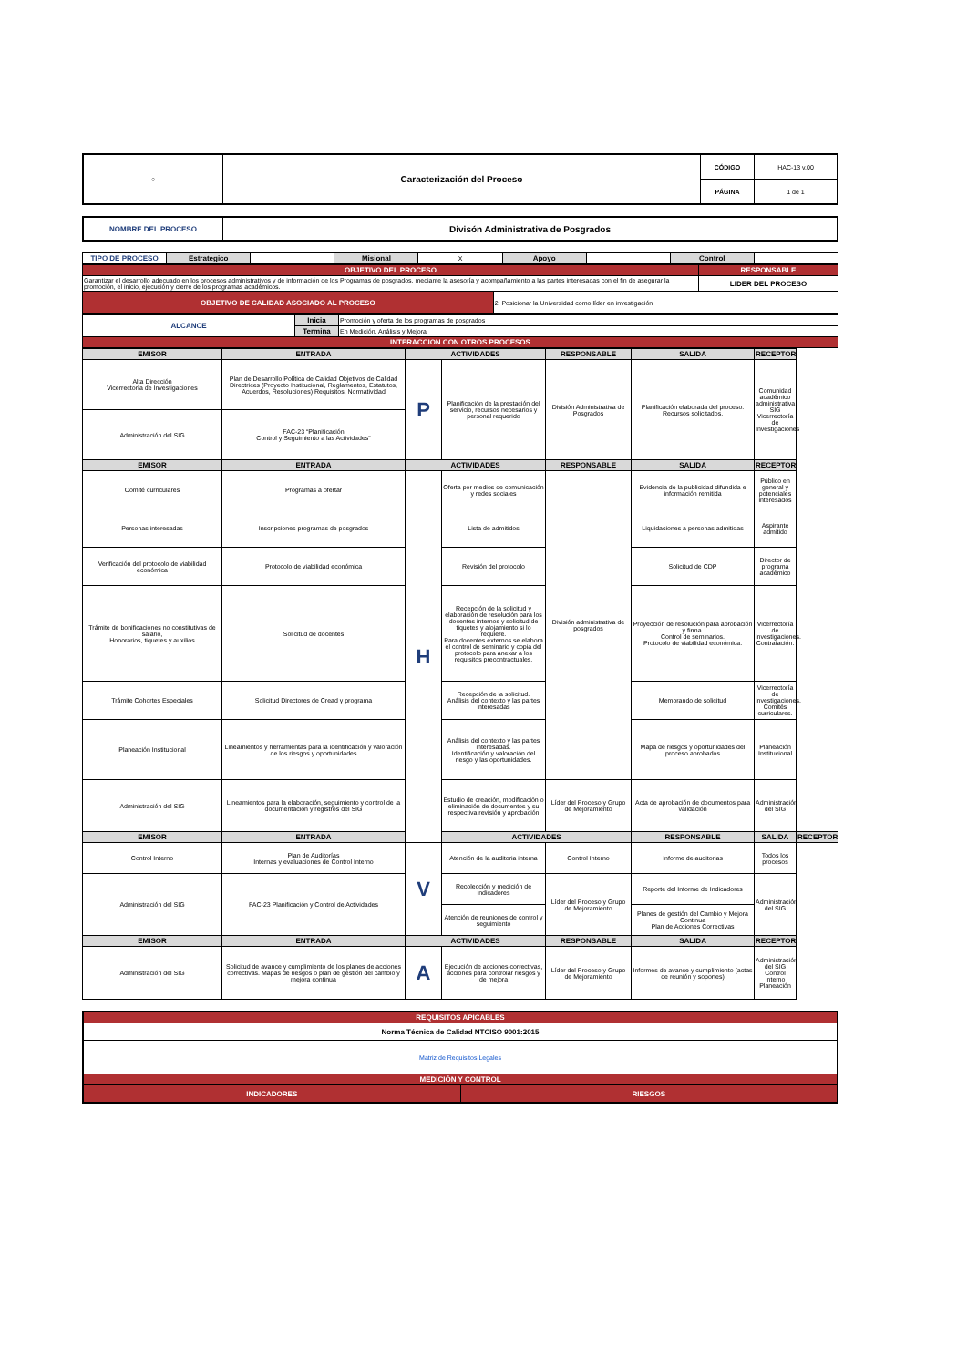| ○ | Caracterización del Proceso | CÓDIGO | HAC-13 v.00 |
| | | PÁGINA | 1 de 1 |
| NOMBRE DEL PROCESO | Divisón Administrativa de Posgrados |
| TIPO DE PROCESO | Estrategico | | Misional | X | Apoyo | | Control | |
| OBJETIVO DEL PROCESO | | RESPONSABLE |
| Garantizar el desarrollo adecuado en los procesos administrativos y de información de los Programas de posgrados, mediante la asesoría y acompañamiento a las partes interesadas con el fin de asegurar la promoción, el inicio, ejecución y cierre de los programas académicos. | | LIDER DEL PROCESO |
| OBJETIVO DE CALIDAD ASOCIADO AL PROCESO | 2. Posicionar la Universidad como líder en investigación | |
| ALCANCE | Inicia | Promoción y oferta de los programas de posgrados |
| | Termina | En Medición, Análisis y Mejora |
| INTERACCION CON OTROS PROCESOS | | |
| EMISOR | ENTRADA | ACTIVIDADES | | RESPONSABLE | SALIDA | RECEPTOR | |
| --- | --- | --- | --- | --- | --- | --- | --- |
| Alta Dirección Vicerrectoría de Investigaciones | Plan de Desarrollo Política de Calidad Objetivos de Calidad Directrices (Proyecto Institucional, Reglamentos, Estatutos, Acuerdos, Resoluciones) Requisitos, Normatividad | P | Planificación de la prestación del servicio, recursos necesarios y personal requerido | División Administrativa de Posgrados | Planificación elaborada del proceso. Recursos solicitados. | Comunidad académico administrativa SIG Vicerrectoría de Investigaciones | |
| Administración del SIG | FAC-23 “Planificación Control y Seguimiento a las Actividades” | | | | | | |
| EMISOR | ENTRADA | ACTIVIDADES | | RESPONSABLE | SALIDA | RECEPTOR | |
| Comité curriculares | Programas a ofertar | H | Oferta por medios de comunicación y redes sociales | División administrativa de posgrados | Evidencia de la publicidad difundida e información remitida | Público en general y potenciales interesados | |
| Personas interesadas | Inscripciones programas de posgrados | | Lista de admitidos | | Liquidaciones a personas admitidas | Aspirante admitido | |
| Verificación del protocolo de viabilidad económica | Protocolo de viabilidad económica | | Revisión del protocolo | | Solicitud de CDP | Director de programa académico | |
| Trámite de bonificaciones no constitutivas de salario, Honorarios, tiquetes y auxilios | Solicitud de docentes | | Recepción de la solicitud y elaboración de resolución para los docentes internos y solicitud de tiquetes y alojamiento si lo requiere. Para docentes externos se elabora el control de seminario y copia del protocolo para anexar a los requisitos precontractuales. | | Proyección de resolución para aprobación y firma. Control de seminarios. Protocolo de viabilidad económica. | Vicerrectoría de investigaciones. Contratación. | |
| Trámite Cohortes Especiales | Solicitud Directores de Cread y programa | | Recepción de la solicitud. Análisis del contexto y las partes interesadas | | Memorando de solicitud | Vicerrectoría de investigaciones. Comités curriculares. | |
| Planeación Institucional | Lineamientos y herramientas para la identificación y valoración de los riesgos y oportunidades | | Análisis del contexto y las partes interesadas. Identificación y valoración del riesgo y las oportunidades. | | Mapa de riesgos y oportunidades del proceso aprobados | Planeación Institucional | |
| Administración del SIG | Lineamientos para la elaboración, seguimiento y control de la documentación y registros del SIG | | Estudio de creación, modificación o eliminación de documentos y su respectiva revisión y aprobación | Líder del Proceso y Grupo de Mejoramiento | Acta de aprobación de documentos para validación | Administración del SIG | |
| EMISOR | ENTRADA | | ACTIVIDADES | | RESPONSABLE | SALIDA | RECEPTOR |
| Control Interno | Plan de Auditorías Internas y evaluaciones de Control Interno | V | Atención de la auditoria interna | Control Interno | Informe de auditorias | Todos los procesos | |
| Administración del SIG | FAC-23 Planificación y Control de Actividades | | Recolección y medición de indicadores | Líder del Proceso y Grupo de Mejoramiento | Reporte del Informe de Indicadores | Administración del SIG | |
| | | | Atención de reuniones de control y seguimiento | | Planes de gestión del Cambio y Mejora Continua Plan de Acciones Correctivas | | |
| EMISOR | ENTRADA | ACTIVIDADES | | RESPONSABLE | SALIDA | RECEPTOR | |
| Administración del SIG | Solicitud de avance y cumplimiento de los planes de acciones correctivas. Mapas de riesgos o plan de gestión del cambio y mejora continua | A | Ejecución de acciones correctivas, acciones para controlar riesgos y de mejora | Líder del Proceso y Grupo de Mejoramiento | Informes de avance y cumplimiento (actas de reunión y soportes) | Administración del SIG Control Interno Planeación | |
| REQUISITOS APICABLES | |
| Norma Técnica de Calidad NTCISO 9001:2015 | |
| Matriz de Requisitos Legales | |
| MEDICIÓN Y CONTROL | |
| INDICADORES | RIESGOS |